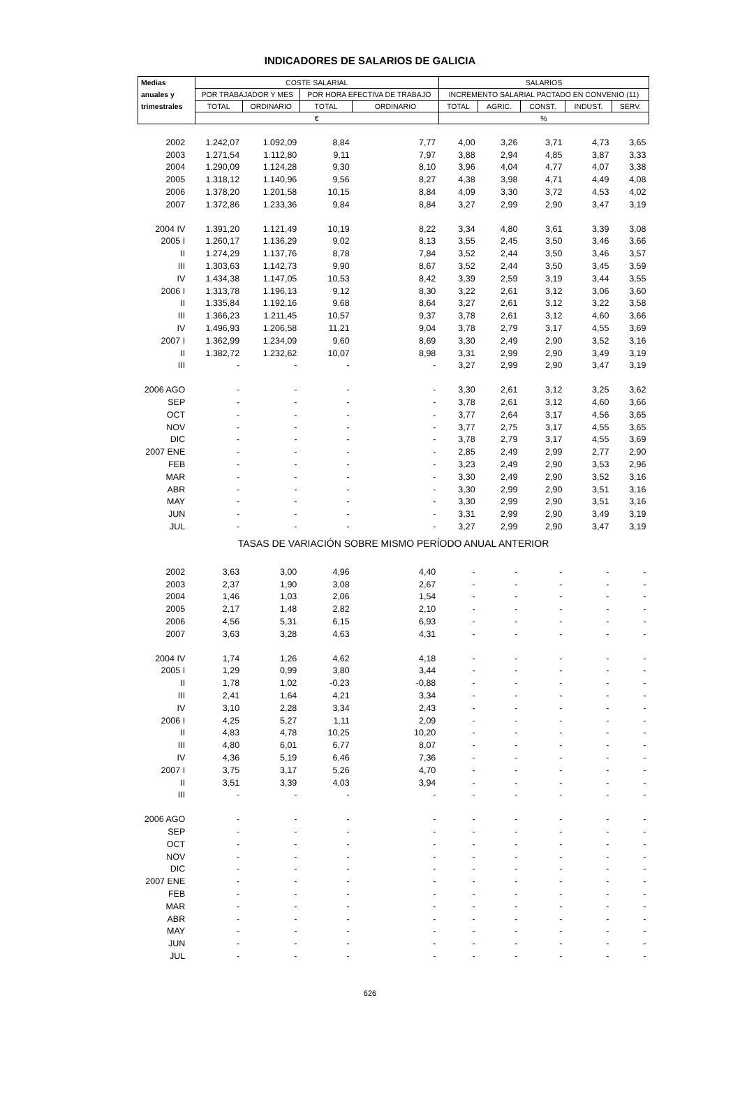INDICADORES DE SALARIOS DE GALICIA
| Medias | COSTE SALARIAL | | | | SALARIOS | | | | |
| --- | --- | --- | --- | --- | --- | --- | --- | --- | --- |
| anuales y | POR TRABAJADOR Y MES | | POR HORA EFECTIVA DE TRABAJO | | INCREMENTO SALARIAL PACTADO EN CONVENIO (11) | | | | |
| trimestrales | TOTAL | ORDINARIO | TOTAL | ORDINARIO | TOTAL | AGRIC. | CONST. | INDUST. | SERV. |
| | € | | | | % | | | | |
| 2002 | 1.242,07 | 1.092,09 | 8,84 | 7,77 | 4,00 | 3,26 | 3,71 | 4,73 | 3,65 |
| 2003 | 1.271,54 | 1.112,80 | 9,11 | 7,97 | 3,88 | 2,94 | 4,85 | 3,87 | 3,33 |
| 2004 | 1.290,09 | 1.124,28 | 9,30 | 8,10 | 3,96 | 4,04 | 4,77 | 4,07 | 3,38 |
| 2005 | 1.318,12 | 1.140,96 | 9,56 | 8,27 | 4,38 | 3,98 | 4,71 | 4,49 | 4,08 |
| 2006 | 1.378,20 | 1.201,58 | 10,15 | 8,84 | 4,09 | 3,30 | 3,72 | 4,53 | 4,02 |
| 2007 | 1.372,86 | 1.233,36 | 9,84 | 8,84 | 3,27 | 2,99 | 2,90 | 3,47 | 3,19 |
| 2004 IV | 1.391,20 | 1.121,49 | 10,19 | 8,22 | 3,34 | 4,80 | 3,61 | 3,39 | 3,08 |
| 2005 I | 1.260,17 | 1.136,29 | 9,02 | 8,13 | 3,55 | 2,45 | 3,50 | 3,46 | 3,66 |
| II | 1.274,29 | 1.137,76 | 8,78 | 7,84 | 3,52 | 2,44 | 3,50 | 3,46 | 3,57 |
| III | 1.303,63 | 1.142,73 | 9,90 | 8,67 | 3,52 | 2,44 | 3,50 | 3,45 | 3,59 |
| IV | 1.434,38 | 1.147,05 | 10,53 | 8,42 | 3,39 | 2,59 | 3,19 | 3,44 | 3,55 |
| 2006 I | 1.313,78 | 1.196,13 | 9,12 | 8,30 | 3,22 | 2,61 | 3,12 | 3,06 | 3,60 |
| II | 1.335,84 | 1.192,16 | 9,68 | 8,64 | 3,27 | 2,61 | 3,12 | 3,22 | 3,58 |
| III | 1.366,23 | 1.211,45 | 10,57 | 9,37 | 3,78 | 2,61 | 3,12 | 4,60 | 3,66 |
| IV | 1.496,93 | 1.206,58 | 11,21 | 9,04 | 3,78 | 2,79 | 3,17 | 4,55 | 3,69 |
| 2007 I | 1.362,99 | 1.234,09 | 9,60 | 8,69 | 3,30 | 2,49 | 2,90 | 3,52 | 3,16 |
| II | 1.382,72 | 1.232,62 | 10,07 | 8,98 | 3,31 | 2,99 | 2,90 | 3,49 | 3,19 |
| III | - | - | - | - | 3,27 | 2,99 | 2,90 | 3,47 | 3,19 |
| 2006 AGO | - | - | - | - | 3,30 | 2,61 | 3,12 | 3,25 | 3,62 |
| SEP | - | - | - | - | 3,78 | 2,61 | 3,12 | 4,60 | 3,66 |
| OCT | - | - | - | - | 3,77 | 2,64 | 3,17 | 4,56 | 3,65 |
| NOV | - | - | - | - | 3,77 | 2,75 | 3,17 | 4,55 | 3,65 |
| DIC | - | - | - | - | 3,78 | 2,79 | 3,17 | 4,55 | 3,69 |
| 2007 ENE | - | - | - | - | 2,85 | 2,49 | 2,99 | 2,77 | 2,90 |
| FEB | - | - | - | - | 3,23 | 2,49 | 2,90 | 3,53 | 2,96 |
| MAR | - | - | - | - | 3,30 | 2,49 | 2,90 | 3,52 | 3,16 |
| ABR | - | - | - | - | 3,30 | 2,99 | 2,90 | 3,51 | 3,16 |
| MAY | - | - | - | - | 3,30 | 2,99 | 2,90 | 3,51 | 3,16 |
| JUN | - | - | - | - | 3,31 | 2,99 | 2,90 | 3,49 | 3,19 |
| JUL | - | - | - | - | 3,27 | 2,99 | 2,90 | 3,47 | 3,19 |
| TASAS DE VARIACIÓN SOBRE MISMO PERÍODO ANUAL ANTERIOR | | | | | | | | | |
| 2002 | 3,63 | 3,00 | 4,96 | 4,40 | - | - | - | - | - |
| 2003 | 2,37 | 1,90 | 3,08 | 2,67 | - | - | - | - | - |
| 2004 | 1,46 | 1,03 | 2,06 | 1,54 | - | - | - | - | - |
| 2005 | 2,17 | 1,48 | 2,82 | 2,10 | - | - | - | - | - |
| 2006 | 4,56 | 5,31 | 6,15 | 6,93 | - | - | - | - | - |
| 2007 | 3,63 | 3,28 | 4,63 | 4,31 | - | - | - | - | - |
| 2004 IV | 1,74 | 1,26 | 4,62 | 4,18 | - | - | - | - | - |
| 2005 I | 1,29 | 0,99 | 3,80 | 3,44 | - | - | - | - | - |
| II | 1,78 | 1,02 | -0,23 | -0,88 | - | - | - | - | - |
| III | 2,41 | 1,64 | 4,21 | 3,34 | - | - | - | - | - |
| IV | 3,10 | 2,28 | 3,34 | 2,43 | - | - | - | - | - |
| 2006 I | 4,25 | 5,27 | 1,11 | 2,09 | - | - | - | - | - |
| II | 4,83 | 4,78 | 10,25 | 10,20 | - | - | - | - | - |
| III | 4,80 | 6,01 | 6,77 | 8,07 | - | - | - | - | - |
| IV | 4,36 | 5,19 | 6,46 | 7,36 | - | - | - | - | - |
| 2007 I | 3,75 | 3,17 | 5,26 | 4,70 | - | - | - | - | - |
| II | 3,51 | 3,39 | 4,03 | 3,94 | - | - | - | - | - |
| III | - | - | - | - | - | - | - | - | - |
| 2006 AGO | - | - | - | - | - | - | - | - | - |
| SEP | - | - | - | - | - | - | - | - | - |
| OCT | - | - | - | - | - | - | - | - | - |
| NOV | - | - | - | - | - | - | - | - | - |
| DIC | - | - | - | - | - | - | - | - | - |
| 2007 ENE | - | - | - | - | - | - | - | - | - |
| FEB | - | - | - | - | - | - | - | - | - |
| MAR | - | - | - | - | - | - | - | - | - |
| ABR | - | - | - | - | - | - | - | - | - |
| MAY | - | - | - | - | - | - | - | - | - |
| JUN | - | - | - | - | - | - | - | - | - |
| JUL | - | - | - | - | - | - | - | - | - |
626